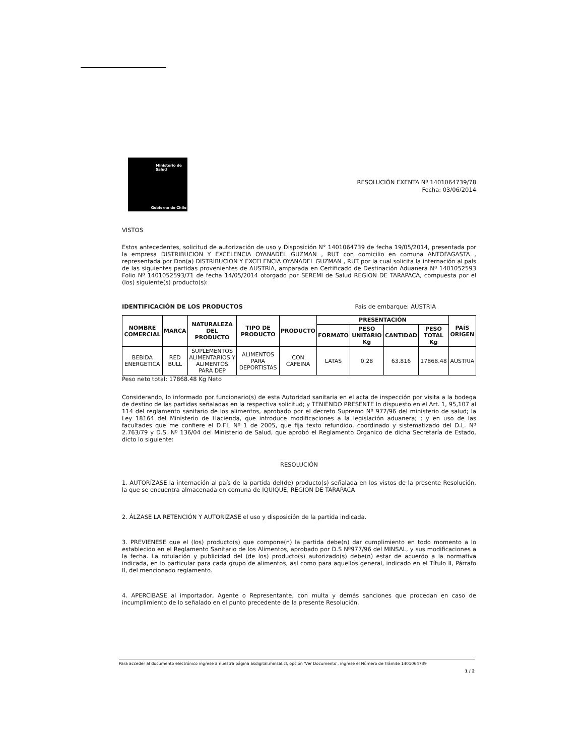Ministerio de
Salud
Gobierno de Chile
RESOLUCIÓN EXENTA Nº 1401064739/78
Fecha: 03/06/2014
VISTOS
Estos antecedentes, solicitud de autorización de uso y Disposición N° 1401064739 de fecha 19/05/2014, presentada por la empresa DISTRIBUCION Y EXCELENCIA OYANADEL GUZMAN , RUT con domicilio en comuna ANTOFAGASTA , representada por Don(a) DISTRIBUCION Y EXCELENCIA OYANADEL GUZMAN , RUT por la cual solicita la internación al país de las siguientes partidas provenientes de AUSTRIA, amparada en Certificado de Destinación Aduanera Nº 1401052593 Folio Nº 1401052593/71 de fecha 14/05/2014 otorgado por SEREMI de Salud REGION DE TARAPACA, compuesta por el (los) siguiente(s) producto(s):
IDENTIFICACIÓN DE LOS PRODUCTOS Pais de embarque: AUSTRIA
| NOMBRE COMERCIAL | MARCA | NATURALEZA DEL PRODUCTO | TIPO DE PRODUCTO | PRODUCTO | PRESENTACIÓN | | | | PAÍS ORIGEN |
| --- | --- | --- | --- | --- | --- | --- | --- | --- | --- |
| | | | | | FORMATO | PESO UNITARIO Kg | CANTIDAD | PESO TOTAL Kg | |
| BEBIDA ENERGETICA | RED BULL | SUPLEMENTOS ALIMENTARIOS Y ALIMENTOS PARA DEP | ALIMENTOS PARA DEPORTISTAS | CON CAFEINA | LATAS | 0.28 | 63.816 | 17868.48 | AUSTRIA |
Peso neto total: 17868.48 Kg Neto
Considerando, lo informado por funcionario(s) de esta Autoridad sanitaria en el acta de inspección por visita a la bodega de destino de las partidas señaladas en la respectiva solicitud; y TENIENDO PRESENTE lo dispuesto en el Art. 1, 95,107 al 114 del reglamento sanitario de los alimentos, aprobado por el decreto Supremo Nº 977/96 del ministerio de salud; la Ley 18164 del Ministerio de Hacienda, que introduce modificaciones a la legislación aduanera; ; y en uso de las facultades que me confiere el D.F.L Nº 1 de 2005, que fija texto refundido, coordinado y sistematizado del D.L. Nº 2.763/79 y D.S. Nº 136/04 del Ministerio de Salud, que aprobó el Reglamento Organico de dicha Secretaría de Estado, dicto lo siguiente:
RESOLUCIÓN
1. AUTORÍZASE la internación al país de la partida del(de) producto(s) señalada en los vistos de la presente Resolución, la que se encuentra almacenada en comuna de IQUIQUE, REGION DE TARAPACA
2. ÁLZASE LA RETENCIÓN Y AUTORIZASE el uso y disposición de la partida indicada.
3. PREVIENESE que el (los) producto(s) que compone(n) la partida debe(n) dar cumplimiento en todo momento a lo establecido en el Reglamento Sanitario de los Alimentos, aprobado por D.S Nº977/96 del MINSAL, y sus modificaciones a la fecha. La rotulación y publicidad del (de los) producto(s) autorizado(s) debe(n) estar de acuerdo a la normativa indicada, en lo particular para cada grupo de alimentos, así como para aquellos general, indicado en el Título II, Párrafo II, del mencionado reglamento.
4. APERCIBASE al importador, Agente o Representante, con multa y demás sanciones que procedan en caso de incumplimiento de lo señalado en el punto precedente de la presente Resolución.
Para acceder al documento electrónico ingrese a nuestra página asdigital.minsal.cl, opción 'Ver Documento', ingrese el Número de Trámite 1401064739
1 / 2